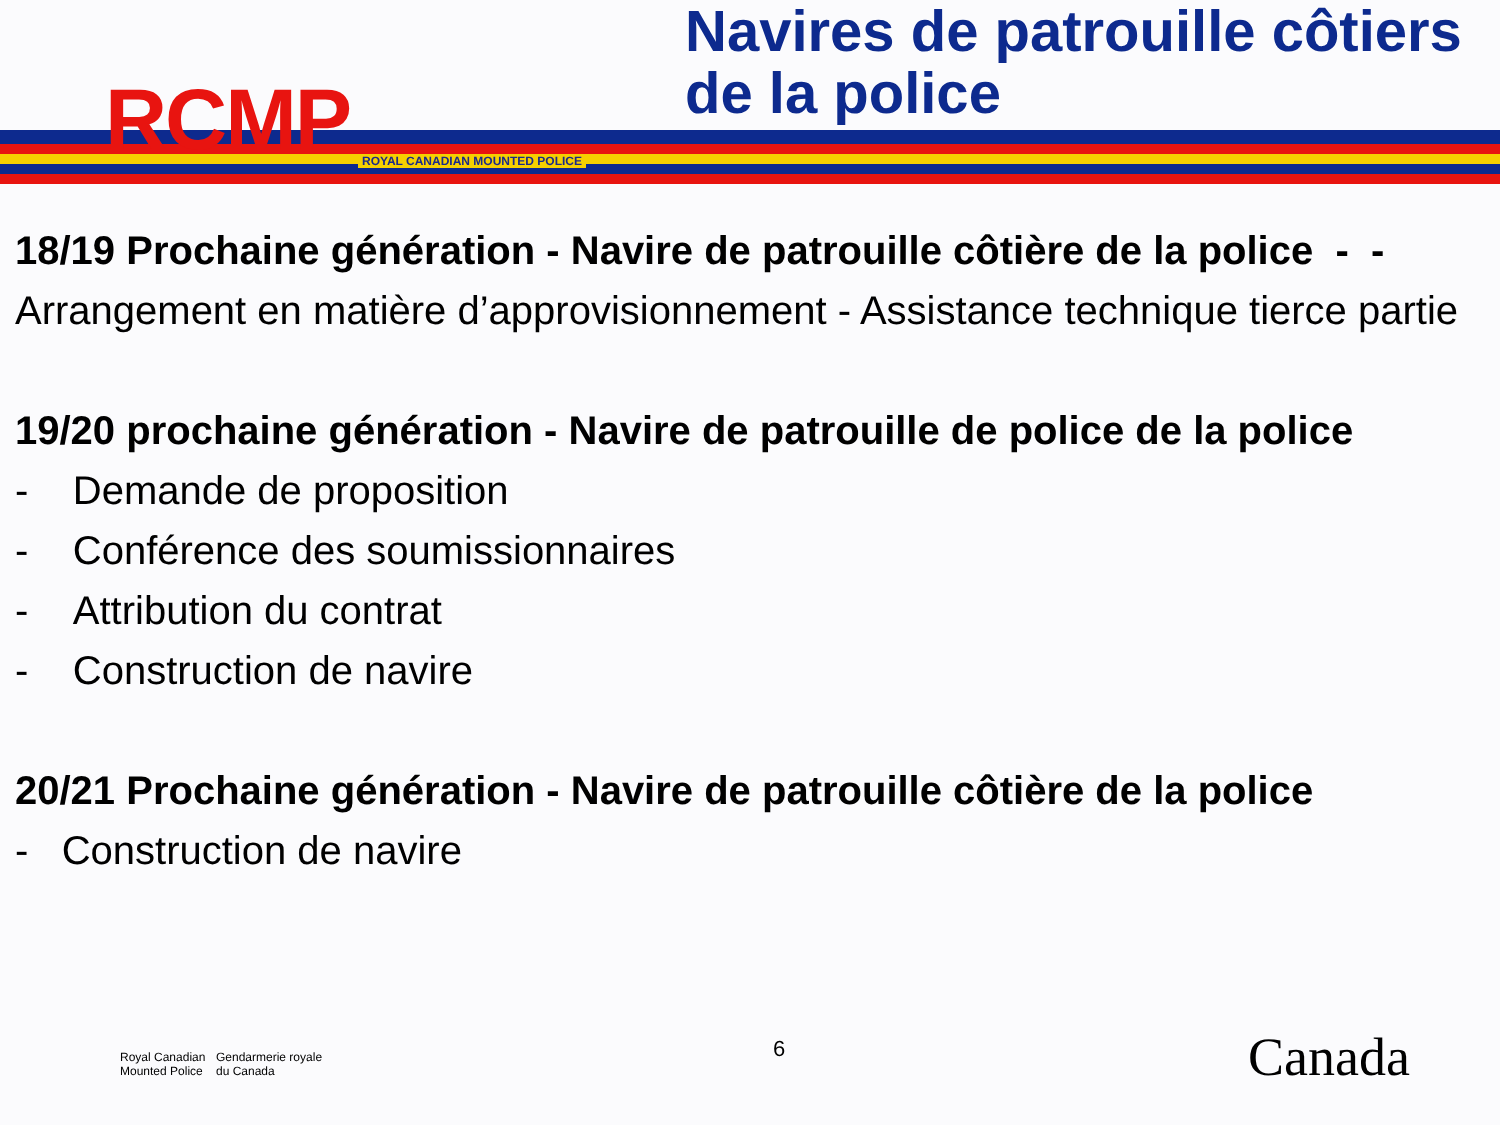RCMP ROYAL CANADIAN MOUNTED POLICE
Navires de patrouille côtiers de la police
18/19 Prochaine génération - Navire de patrouille côtière de la police - -
Arrangement en matière d’approvisionnement - Assistance technique tierce partie
19/20 prochaine génération - Navire de patrouille de police de la police
- Demande de proposition
- Conférence des soumissionnaires
- Attribution du contrat
- Construction de navire
20/21 Prochaine génération - Navire de patrouille côtière de la police
- Construction de navire
Royal Canadian
Mounted Police
Gendarmerie royale
du Canada
6 Canada